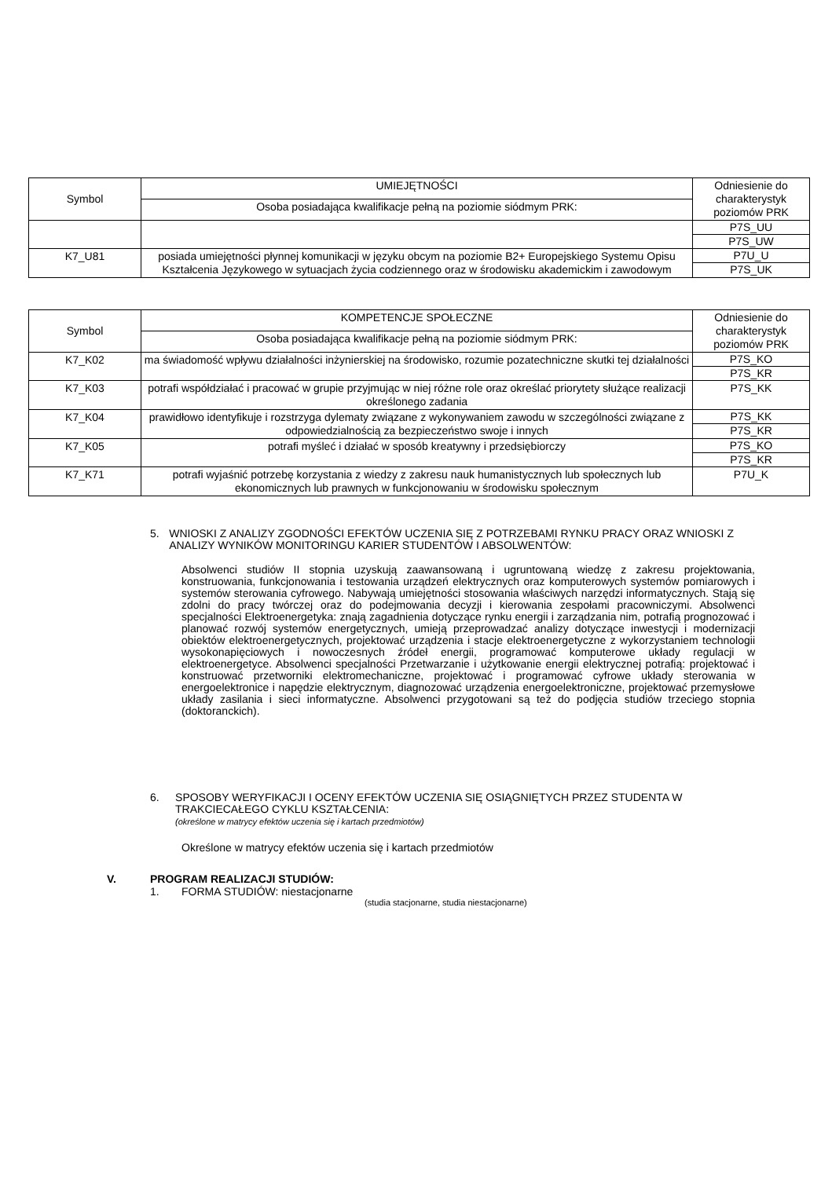| Symbol | UMIEJĘTNOŚCI | Odniesienie do charakterystyk poziomów PRK |
| --- | --- | --- |
| | Osoba posiadająca kwalifikacje pełną na poziomie siódmym PRK: | |
| | | P7S_UU P7S_UW |
| K7_U81 | posiada umiejętności płynnej komunikacji w języku obcym na poziomie B2+ Europejskiego Systemu Opisu Kształcenia Językowego w sytuacjach życia codziennego oraz w środowisku akademickim i zawodowym | P7U_U P7S_UK |
| Symbol | KOMPETENCJE SPOŁECZNE | Odniesienie do charakterystyk poziomów PRK |
| --- | --- | --- |
| | Osoba posiadająca kwalifikacje pełną na poziomie siódmym PRK: | |
| K7_K02 | ma świadomość wpływu działalności inżynierskiej na środowisko, rozumie pozatechniczne skutki tej działalności | P7S_KO P7S_KR |
| K7_K03 | potrafi współdziałać i pracować w grupie przyjmując w niej różne role oraz określać priorytety służące realizacji określonego zadania | P7S_KK |
| K7_K04 | prawidłowo identyfikuje i rozstrzyga dylematy związane z wykonywaniem zawodu w szczególności związane z odpowiedzialnością za bezpieczeństwo swoje i innych | P7S_KK P7S_KR |
| K7_K05 | potrafi myśleć i działać w sposób kreatywny i przedsiębiorczy | P7S_KO P7S_KR |
| K7_K71 | potrafi wyjaśnić potrzebę korzystania z wiedzy z zakresu nauk humanistycznych lub społecznych lub ekonomicznych lub prawnych w funkcjonowaniu w środowisku społecznym | P7U_K |
5. WNIOSKI Z ANALIZY ZGODNOŚCI EFEKTÓW UCZENIA SIĘ Z POTRZEBAMI RYNKU PRACY ORAZ WNIOSKI Z ANALIZY WYNIKÓW MONITORINGU KARIER STUDENTÓW I ABSOLWENTÓW:
Absolwenci studiów II stopnia uzyskują zaawansowaną i ugruntowaną wiedzę z zakresu projektowania, konstruowania, funkcjonowania i testowania urządzeń elektrycznych oraz komputerowych systemów pomiarowych i systemów sterowania cyfrowego. Nabywają umiejętności stosowania właściwych narzędzi informatycznych. Stają się zdolni do pracy twórczej oraz do podejmowania decyzji i kierowania zespołami pracowniczymi. Absolwenci specjalności Elektroenergetyka: znają zagadnienia dotyczące rynku energii i zarządzania nim, potrafią prognozować i planować rozwój systemów energetycznych, umieją przeprowadzać analizy dotyczące inwestycji i modernizacji obiektów elektroenergetycznych, projektować urządzenia i stacje elektroenergetyczne z wykorzystaniem technologii wysokonapięciowych i nowoczesnych źródeł energii, programować komputerowe układy regulacji w elektroenergetyce. Absolwenci specjalności Przetwarzanie i użytkowanie energii elektrycznej potrafią: projektować i konstruować przetworniki elektromechaniczne, projektować i programować cyfrowe układy sterowania w energoelektronice i napędzie elektrycznym, diagnozować urządzenia energoelektroniczne, projektować przemysłowe układy zasilania i sieci informatyczne. Absolwenci przygotowani są też do podjęcia studiów trzeciego stopnia (doktoranckich).
6. SPOSOBY WERYFIKACJI I OCENY EFEKTÓW UCZENIA SIĘ OSIĄGNIĘTYCH PRZEZ STUDENTA W TRAKCIECAŁEGO CYKLU KSZTAŁCENIA:
(określone w matrycy efektów uczenia się i kartach przedmiotów)
Określone w matrycy efektów uczenia się i kartach przedmiotów
V. PROGRAM REALIZACJI STUDIÓW:
1. FORMA STUDIÓW: niestacjonarne
(studia stacjonarne, studia niestacjonarne)